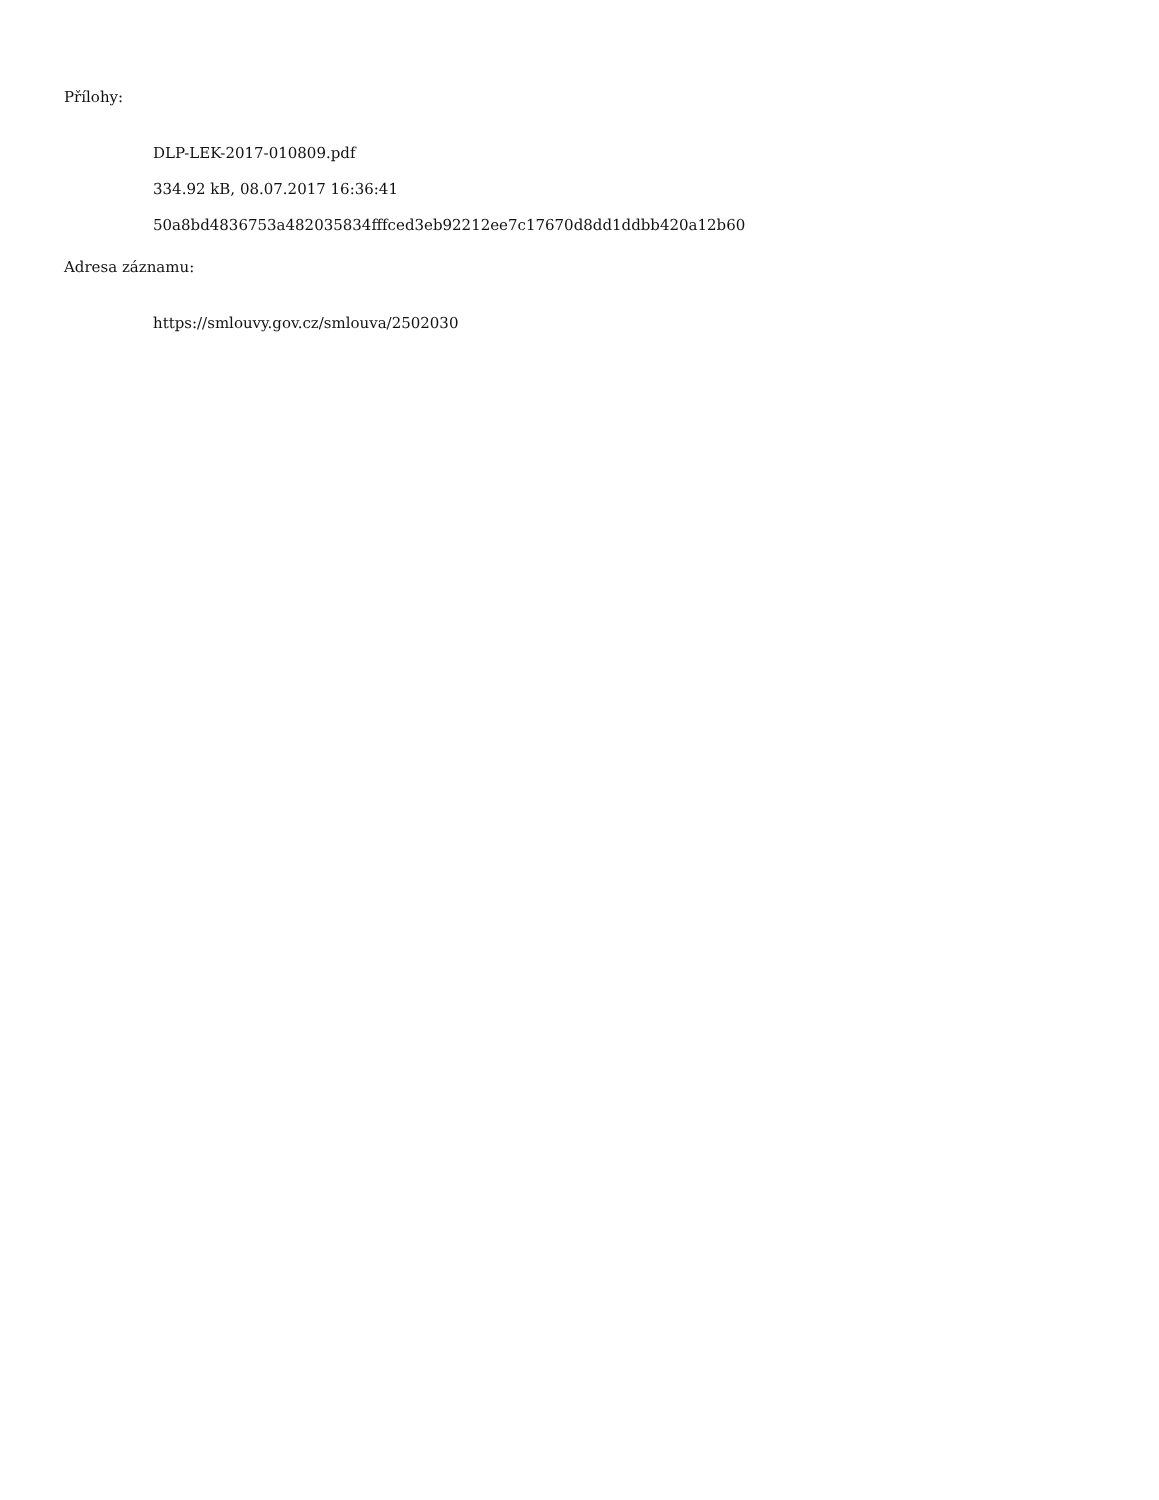Přílohy:
DLP-LEK-2017-010809.pdf
334.92 kB, 08.07.2017 16:36:41
50a8bd4836753a482035834fffced3eb92212ee7c17670d8dd1ddbb420a12b60
Adresa záznamu:
https://smlouvy.gov.cz/smlouva/2502030